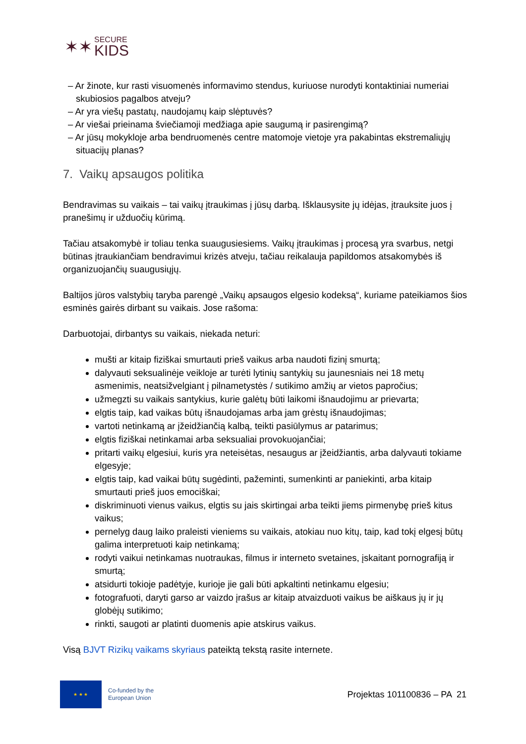✶✶
SECURE
KIDS
– Ar žinote, kur rasti visuomenės informavimo stendus, kuriuose nurodyti kontaktiniai numeriai skubiosios pagalbos atveju?
– Ar yra viešų pastatų, naudojamų kaip slėptuvės?
– Ar viešai prieinama šviečiamoji medžiaga apie saugumą ir pasirengimą?
– Ar jūsų mokykloje arba bendruomenės centre matomoje vietoje yra pakabintas ekstremaliųjų situacijų planas?
7. Vaikų apsaugos politika
Bendravimas su vaikais – tai vaikų įtraukimas į jūsų darbą. Išklausysite jų idėjas, įtrauksite juos į pranešimų ir užduočių kūrimą.
Tačiau atsakomybė ir toliau tenka suaugusiesiems. Vaikų įtraukimas į procesą yra svarbus, netgi būtinas įtraukiančiam bendravimui krizės atveju, tačiau reikalauja papildomos atsakomybės iš organizuojančių suaugusiųjų.
Baltijos jūros valstybių taryba parengė „Vaikų apsaugos elgesio kodeksą“, kuriame pateikiamos šios esminės gairės dirbant su vaikais. Jose rašoma:
Darbuotojai, dirbantys su vaikais, niekada neturi:
mušti ar kitaip fiziškai smurtauti prieš vaikus arba naudoti fizinį smurtą;
dalyvauti seksualinėje veikloje ar turėti lytinių santykių su jaunesniais nei 18 metų asmenimis, neatsižvelgiant į pilnametystės / sutikimo amžių ar vietos papročius;
užmegzti su vaikais santykius, kurie galėtų būti laikomi išnaudojimu ar prievarta;
elgtis taip, kad vaikas būtų išnaudojamas arba jam grėstų išnaudojimas;
vartoti netinkamą ar įžeidžiančią kalbą, teikti pasiūlymus ar patarimus;
elgtis fiziškai netinkamai arba seksualiai provokuojančiai;
pritarti vaikų elgesiui, kuris yra neteisėtas, nesaugus ar įžeidžiantis, arba dalyvauti tokiame elgesyje;
elgtis taip, kad vaikai būtų sugėdinti, pažeminti, sumenkinti ar paniekinti, arba kitaip smurtauti prieš juos emociškai;
diskriminuoti vienus vaikus, elgtis su jais skirtingai arba teikti jiems pirmenybę prieš kitus vaikus;
pernelyg daug laiko praleisti vieniems su vaikais, atokiau nuo kitų, taip, kad tokį elgesį būtų galima interpretuoti kaip netinkamą;
rodyti vaikui netinkamas nuotraukas, filmus ir interneto svetaines, įskaitant pornografiją ir smurtą;
atsidurti tokioje padėtyje, kurioje jie gali būti apkaltinti netinkamu elgesiu;
fotografuoti, daryti garso ar vaizdo įrašus ar kitaip atvaizduoti vaikus be aiškaus jų ir jų globėjų sutikimo;
rinkti, saugoti ar platinti duomenis apie atskirus vaikus.
Visą BJVT Rizikų vaikams skyriaus pateiktą tekstą rasite internete.
★ ★ ★
Co-funded by the
European Union
Projektas 101100836 – PA 21